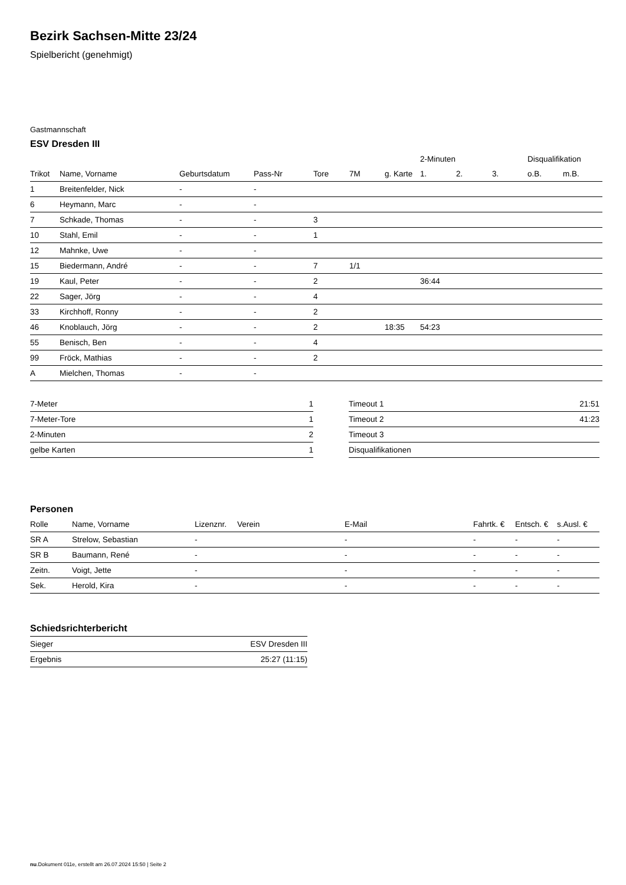Bezirk Sachsen-Mitte 23/24
Spielbericht (genehmigt)
Gastmannschaft
ESV Dresden III
| | | | | | | | 2-Minuten | | | Disqualifikation | |
| --- | --- | --- | --- | --- | --- | --- | --- | --- | --- | --- | --- |
| Trikot | Name, Vorname | Geburtsdatum | Pass-Nr | Tore | 7M | g. Karte | 1. | 2. | 3. | o.B. | m.B. |
| 1 | Breitenfelder, Nick | - | - | | | | | | | | |
| 6 | Heymann, Marc | - | - | | | | | | | | |
| 7 | Schkade, Thomas | - | - | 3 | | | | | | | |
| 10 | Stahl, Emil | - | - | 1 | | | | | | | |
| 12 | Mahnke, Uwe | - | - | | | | | | | | |
| 15 | Biedermann, André | - | - | 7 | 1/1 | | | | | | |
| 19 | Kaul, Peter | - | - | 2 | | | 36:44 | | | | |
| 22 | Sager, Jörg | - | - | 4 | | | | | | | |
| 33 | Kirchhoff, Ronny | - | - | 2 | | | | | | | |
| 46 | Knoblauch, Jörg | - | - | 2 | | 18:35 | 54:23 | | | | |
| 55 | Benisch, Ben | - | - | 4 | | | | | | | |
| 99 | Fröck, Mathias | - | - | 2 | | | | | | | |
| A | Mielchen, Thomas | - | - | | | | | | | | |
| 7-Meter | 1 |
| 7-Meter-Tore | 1 |
| 2-Minuten | 2 |
| gelbe Karten | 1 |
| Timeout 1 | 21:51 |
| Timeout 2 | 41:23 |
| Timeout 3 | |
| Disqualifikationen | |
Personen
| Rolle | Name, Vorname | Lizenznr. | Verein | E-Mail | Fahrtk. € | Entsch. € | s.Ausl. € |
| --- | --- | --- | --- | --- | --- | --- | --- |
| SR A | Strelow, Sebastian | - | | - | - | - | - |
| SR B | Baumann, René | - | | - | - | - | - |
| Zeitn. | Voigt, Jette | - | | - | - | - | - |
| Sek. | Herold, Kira | - | | - | - | - | - |
Schiedsrichterbericht
| Sieger | ESV Dresden III |
| Ergebnis | 25:27 (11:15) |
nu.Dokument 011e, erstellt am 26.07.2024 15:50 | Seite 2